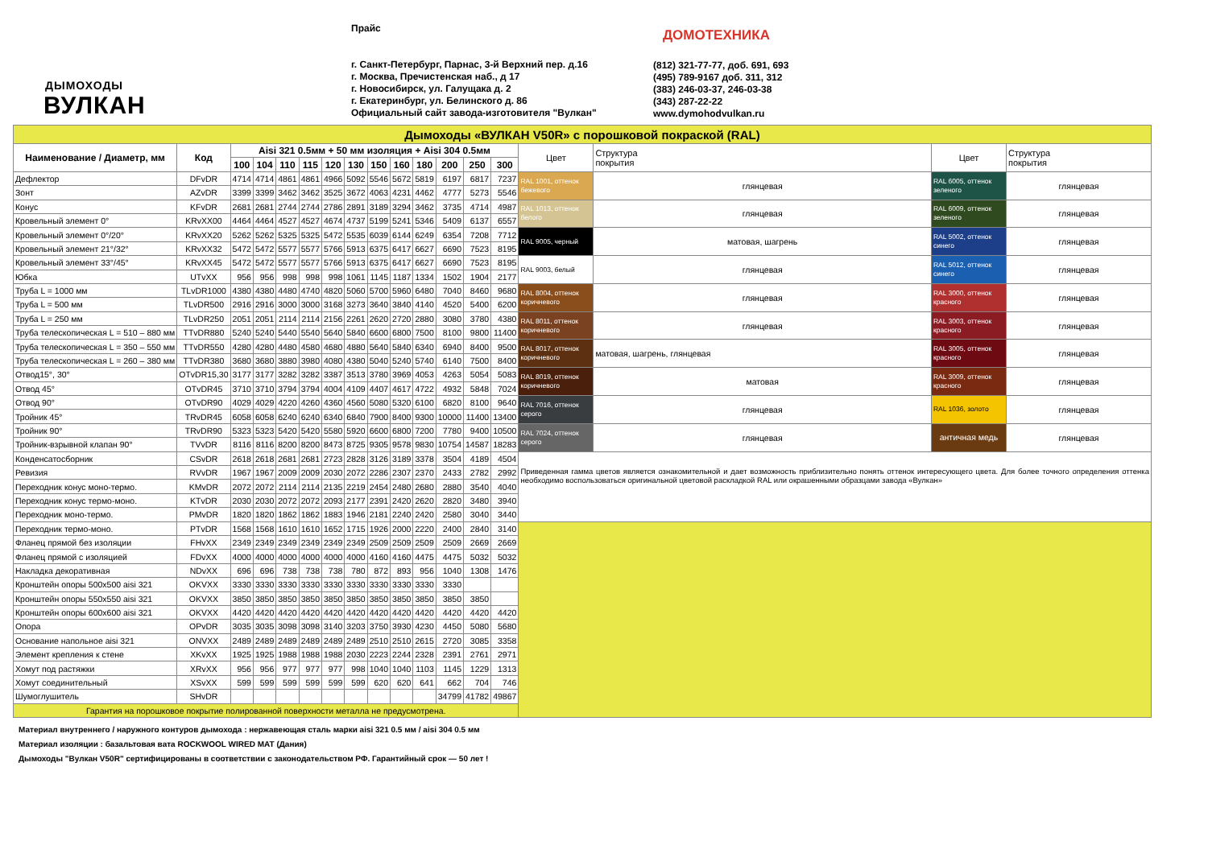ДЫМОХОДЫ
ВУЛКАН
Прайс
г. Санкт-Петербург, Парнас, 3-й Верхний пер. д.16
г. Москва, Пречистенская наб., д 17
г. Новосибирск, ул. Галущака д. 2
г. Екатеринбург, ул. Белинского д. 86
Официальный сайт завода-изготовителя "Вулкан"
ДОМОТЕХНИКА
(812) 321-77-77, доб. 691, 693
(495) 789-9167 доб. 311, 312
(383) 246-03-37, 246-03-38
(343) 287-22-22
www.dymohodvulkan.ru
| Дымоходы «ВУЛКАН V50R» с порошковой покраской (RAL) | | | | | | | | | | | | | | | | | |
| Наименование / Диаметр, мм | Код | Aisi 321 0.5мм + 50 мм изоляция + Aisi 304 0.5мм | | | | | | | | | | | | Цвет | Структура покрытия | Цвет | Структура покрытия |
| | | 100 | 104 | 110 | 115 | 120 | 130 | 150 | 160 | 180 | 200 | 250 | 300 | | | | |
| Дефлектор | DFvDR | 4714 | 4714 | 4861 | 4861 | 4966 | 5092 | 5546 | 5672 | 5819 | 6197 | 6817 | 7237 | RAL 1001, оттенок бежевого | глянцевая | RAL 6005, оттенок зеленого | глянцевая |
| Зонт | AZvDR | 3399 | 3399 | 3462 | 3462 | 3525 | 3672 | 4063 | 4231 | 4462 | 4777 | 5273 | 5546 | | | | |
| Конус | KFvDR | 2681 | 2681 | 2744 | 2744 | 2786 | 2891 | 3189 | 3294 | 3462 | 3735 | 4714 | 4987 | RAL 1013, оттенок белого | глянцевая | RAL 6009, оттенок зеленого | глянцевая |
| Кровельный элемент 0° | KRvXX00 | 4464 | 4464 | 4527 | 4527 | 4674 | 4737 | 5199 | 5241 | 5346 | 5409 | 6137 | 6557 | | | | |
| Кровельный элемент 0°/20° | KRvXX20 | 5262 | 5262 | 5325 | 5325 | 5472 | 5535 | 6039 | 6144 | 6249 | 6354 | 7208 | 7712 | RAL 9005, черный | матовая, шагрень | RAL 5002, оттенок синего | глянцевая |
| Кровельный элемент 21°/32° | KRvXX32 | 5472 | 5472 | 5577 | 5577 | 5766 | 5913 | 6375 | 6417 | 6627 | 6690 | 7523 | 8195 | | | | |
| Кровельный элемент 33°/45° | KRvXX45 | 5472 | 5472 | 5577 | 5577 | 5766 | 5913 | 6375 | 6417 | 6627 | 6690 | 7523 | 8195 | RAL 9003, белый | глянцевая | RAL 5012, оттенок синего | глянцевая |
| Юбка | UTvXX | 956 | 956 | 998 | 998 | 998 | 1061 | 1145 | 1187 | 1334 | 1502 | 1904 | 2177 | | | | |
| Труба L = 1000 мм | TLvDR1000 | 4380 | 4380 | 4480 | 4740 | 4820 | 5060 | 5700 | 5960 | 6480 | 7040 | 8460 | 9680 | RAL 8004, оттенок коричневого | глянцевая | RAL 3000, оттенок красного | глянцевая |
| Труба L = 500 мм | TLvDR500 | 2916 | 2916 | 3000 | 3000 | 3168 | 3273 | 3640 | 3840 | 4140 | 4520 | 5400 | 6200 | | | | |
| Труба L = 250 мм | TLvDR250 | 2051 | 2051 | 2114 | 2114 | 2156 | 2261 | 2620 | 2720 | 2880 | 3080 | 3780 | 4380 | RAL 8011, оттенок коричневого | глянцевая | RAL 3003, оттенок красного | глянцевая |
| Труба телескопическая L = 510 – 880 мм | TTvDR880 | 5240 | 5240 | 5440 | 5540 | 5640 | 5840 | 6600 | 6800 | 7500 | 8100 | 9800 | 11400 | | | | |
| Труба телескопическая L = 350 – 550 мм | TTvDR550 | 4280 | 4280 | 4480 | 4580 | 4680 | 4880 | 5640 | 5840 | 6340 | 6940 | 8400 | 9500 | RAL 8017, оттенок коричневого | матовая, шагрень, глянцевая | RAL 3005, оттенок красного | глянцевая |
| Труба телескопическая L = 260 – 380 мм | TTvDR380 | 3680 | 3680 | 3880 | 3980 | 4080 | 4380 | 5040 | 5240 | 5740 | 6140 | 7500 | 8400 | | | | |
| Отвод15°, 30° | OTvDR15,30 | 3177 | 3177 | 3282 | 3282 | 3387 | 3513 | 3780 | 3969 | 4053 | 4263 | 5054 | 5083 | RAL 8019, оттенок коричневого | матовая | RAL 3009, оттенок красного | глянцевая |
| Отвод 45° | OTvDR45 | 3710 | 3710 | 3794 | 3794 | 4004 | 4109 | 4407 | 4617 | 4722 | 4932 | 5848 | 7024 | | | | |
| Отвод 90° | OTvDR90 | 4029 | 4029 | 4220 | 4260 | 4360 | 4560 | 5080 | 5320 | 6100 | 6820 | 8100 | 9640 | RAL 7016, оттенок серого | глянцевая | RAL 1036, золото | глянцевая |
| Тройник 45° | TRvDR45 | 6058 | 6058 | 6240 | 6240 | 6340 | 6840 | 7900 | 8400 | 9300 | 10000 | 11400 | 13400 | | | | |
| Тройник 90° | TRvDR90 | 5323 | 5323 | 5420 | 5420 | 5580 | 5920 | 6600 | 6800 | 7200 | 7780 | 9400 | 10500 | RAL 7024, оттенок серого | глянцевая | античная медь | глянцевая |
| Тройник-взрывной клапан 90° | TVvDR | 8116 | 8116 | 8200 | 8200 | 8473 | 8725 | 9305 | 9578 | 9830 | 10754 | 14587 | 18283 | | | | |
| Конденсатосборник | CSvDR | 2618 | 2618 | 2681 | 2681 | 2723 | 2828 | 3126 | 3189 | 3378 | 3504 | 4189 | 4504 | Приведенная гамма цветов является ознакомительной и дает возможность приблизительно понять оттенок интересующего цвета. Для более точного определения оттенка необходимо воспользоваться оригинальной цветовой раскладкой RAL или окрашенными образцами завода «Вулкан» | | | |
| Ревизия | RVvDR | 1967 | 1967 | 2009 | 2009 | 2030 | 2072 | 2286 | 2307 | 2370 | 2433 | 2782 | 2992 | | | | |
| Переходник конус моно-термо. | KMvDR | 2072 | 2072 | 2114 | 2114 | 2135 | 2219 | 2454 | 2480 | 2680 | 2880 | 3540 | 4040 | | | | |
| Переходник конус термо-моно. | KTvDR | 2030 | 2030 | 2072 | 2072 | 2093 | 2177 | 2391 | 2420 | 2620 | 2820 | 3480 | 3940 | | | | |
| Переходник моно-термо. | PMvDR | 1820 | 1820 | 1862 | 1862 | 1883 | 1946 | 2181 | 2240 | 2420 | 2580 | 3040 | 3440 | | | | |
| Переходник термо-моно. | PTvDR | 1568 | 1568 | 1610 | 1610 | 1652 | 1715 | 1926 | 2000 | 2220 | 2400 | 2840 | 3140 | | | | |
| Фланец прямой без изоляции | FHvXX | 2349 | 2349 | 2349 | 2349 | 2349 | 2349 | 2509 | 2509 | 2509 | 2509 | 2669 | 2669 | | | | |
| Фланец прямой с изоляцией | FDvXX | 4000 | 4000 | 4000 | 4000 | 4000 | 4000 | 4160 | 4160 | 4475 | 4475 | 5032 | 5032 | | | | |
| Накладка декоративная | NDvXX | 696 | 696 | 738 | 738 | 738 | 780 | 872 | 893 | 956 | 1040 | 1308 | 1476 | | | | |
| Кронштейн опоры 500х500 aisi 321 | OKVXX | 3330 | 3330 | 3330 | 3330 | 3330 | 3330 | 3330 | 3330 | 3330 | 3330 | | | | | | |
| Кронштейн опоры 550х550 aisi 321 | OKVXX | 3850 | 3850 | 3850 | 3850 | 3850 | 3850 | 3850 | 3850 | 3850 | 3850 | 3850 | | | | | |
| Кронштейн опоры 600х600 aisi 321 | OKVXX | 4420 | 4420 | 4420 | 4420 | 4420 | 4420 | 4420 | 4420 | 4420 | 4420 | 4420 | 4420 | | | | |
| Опора | OPvDR | 3035 | 3035 | 3098 | 3098 | 3140 | 3203 | 3750 | 3930 | 4230 | 4450 | 5080 | 5680 | | | | |
| Основание напольное aisi 321 | ONVXX | 2489 | 2489 | 2489 | 2489 | 2489 | 2489 | 2510 | 2510 | 2615 | 2720 | 3085 | 3358 | | | | |
| Элемент крепления к стене | XKvXX | 1925 | 1925 | 1988 | 1988 | 1988 | 2030 | 2223 | 2244 | 2328 | 2391 | 2761 | 2971 | | | | |
| Хомут под растяжки | XRvXX | 956 | 956 | 977 | 977 | 977 | 998 | 1040 | 1040 | 1103 | 1145 | 1229 | 1313 | | | | |
| Хомут соединительный | XSvXX | 599 | 599 | 599 | 599 | 599 | 599 | 620 | 620 | 641 | 662 | 704 | 746 | | | | |
| Шумоглушитель | SHvDR | | | | | | | | | | 34799 | 41782 | 49867 | | | | |
| Гарантия на порошковое покрытие полированной поверхности металла не предусмотрена. | | | | | | | | | | | | | | | | | |
Материал внутреннего / наружного контуров дымохода : нержавеющая сталь марки aisi 321 0.5 мм / aisi 304 0.5 мм
Материал изоляции : базальтовая вата ROCKWOOL WIRED MAT (Дания)
Дымоходы "Вулкан V50R" сертифицированы в соответствии с законодательством РФ. Гарантийный срок — 50 лет !